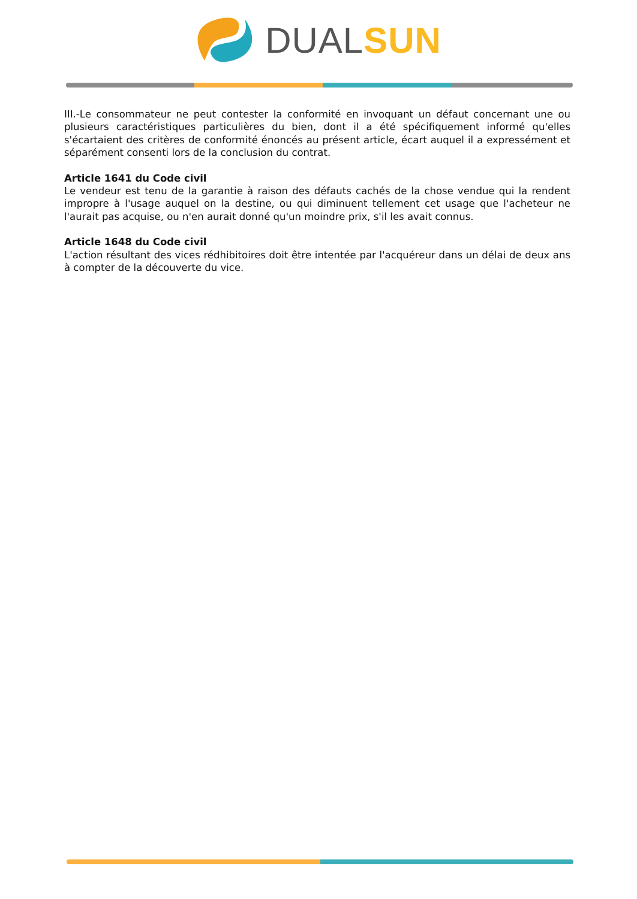DUAL SUN
III.-Le consommateur ne peut contester la conformité en invoquant un défaut concernant une ou plusieurs caractéristiques particulières du bien, dont il a été spécifiquement informé qu'elles s'écartaient des critères de conformité énoncés au présent article, écart auquel il a expressément et séparément consenti lors de la conclusion du contrat.
Article 1641 du Code civil
Le vendeur est tenu de la garantie à raison des défauts cachés de la chose vendue qui la rendent impropre à l'usage auquel on la destine, ou qui diminuent tellement cet usage que l'acheteur ne l'aurait pas acquise, ou n'en aurait donné qu'un moindre prix, s'il les avait connus.
Article 1648 du Code civil
L'action résultant des vices rédhibitoires doit être intentée par l'acquéreur dans un délai de deux ans à compter de la découverte du vice.